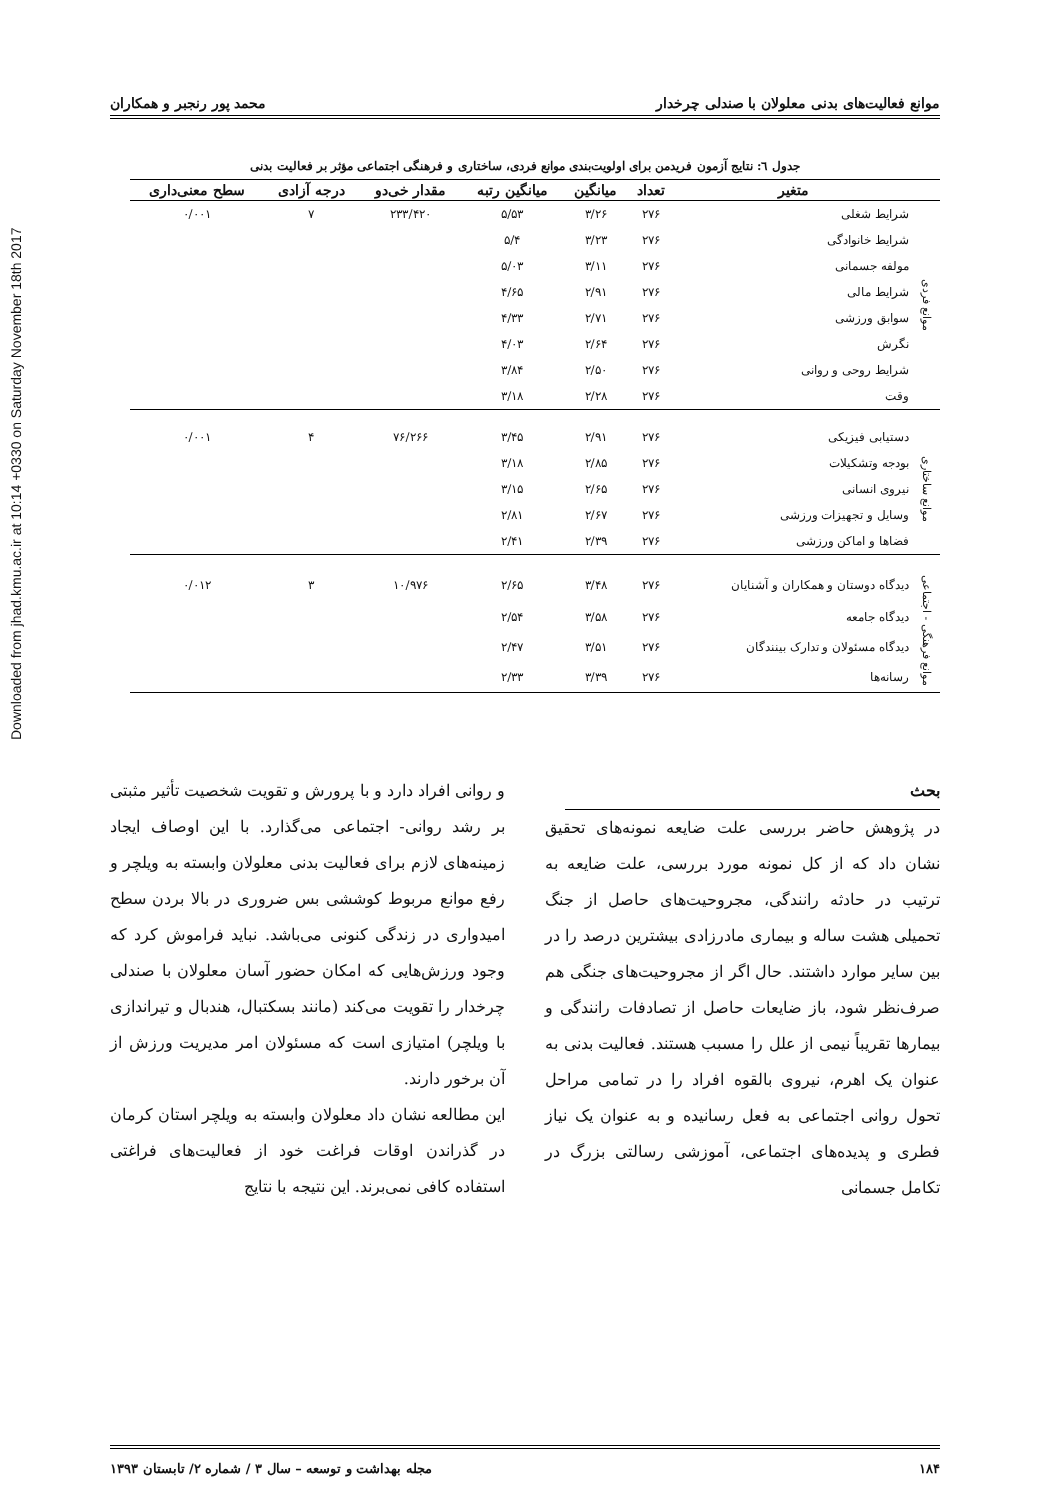Downloaded from jhad.kmu.ac.ir at 10:14 +0330 on Saturday November 18th 2017
موانع فعالیت‌های بدنی معلولان با صندلی چرخدار محمد پور رنجبر و همکاران
جدول ٦: نتایج آزمون فریدمن برای اولویت‌بندی موانع فردی، ساختاری و فرهنگی اجتماعی مؤثر بر فعالیت بدنی
| | متغیر | تعداد | میانگین | میانگین رتبه | مقدار خی‌دو | درجه آزادی | سطح معنی‌داری |
| --- | --- | --- | --- | --- | --- | --- | --- |
| موانع فردی | شرایط شغلی | ۲۷۶ | ۳/۲۶ | ۵/۵۳ | ۲۳۳/۴۲۰ | ۷ | ۰/۰۰۱ |
| | شرایط خانوادگی | ۲۷۶ | ۳/۲۳ | ۵/۴ | | | |
| | مولفه جسمانی | ۲۷۶ | ۳/۱۱ | ۵/۰۳ | | | |
| | شرایط مالی | ۲۷۶ | ۲/۹۱ | ۴/۶۵ | | | |
| | سوابق ورزشی | ۲۷۶ | ۲/۷۱ | ۴/۳۳ | | | |
| | نگرش | ۲۷۶ | ۲/۶۴ | ۴/۰۳ | | | |
| | شرایط روحی و روانی | ۲۷۶ | ۲/۵۰ | ۳/۸۴ | | | |
| | وقت | ۲۷۶ | ۲/۲۸ | ۳/۱۸ | | | |
| موانع ساختاری | دستیابی فیزیکی | ۲۷۶ | ۲/۹۱ | ۳/۴۵ | ۷۶/۲۶۶ | ۴ | ۰/۰۰۱ |
| | بودجه وتشکیلات | ۲۷۶ | ۲/۸۵ | ۳/۱۸ | | | |
| | نیروی انسانی | ۲۷۶ | ۲/۶۵ | ۳/۱۵ | | | |
| | وسایل و تجهیزات ورزشی | ۲۷۶ | ۲/۶۷ | ۲/۸۱ | | | |
| | فضاها و اماکن ورزشی | ۲۷۶ | ۲/۳۹ | ۲/۴۱ | | | |
| موانع فرهنگی - اجتماعی | دیدگاه دوستان و همکاران و آشنایان | ۲۷۶ | ۳/۴۸ | ۲/۶۵ | ۱۰/۹۷۶ | ۳ | ۰/۰۱۲ |
| | دیدگاه جامعه | ۲۷۶ | ۳/۵۸ | ۲/۵۴ | | | |
| | دیدگاه مسئولان و تدارک بینندگان | ۲۷۶ | ۳/۵۱ | ۲/۴۷ | | | |
| | رسانه‌ها | ۲۷۶ | ۳/۳۹ | ۲/۳۳ | | | |
بحث
در پژوهش حاضر بررسی علت ضایعه نمونه‌های تحقیق نشان داد که از کل نمونه مورد بررسی، علت ضایعه به ترتیب در حادثه رانندگی، مجروحیت‌های حاصل از جنگ تحمیلی هشت ساله و بیماری مادرزادی بیشترین درصد را در بین سایر موارد داشتند. حال اگر از مجروحیت‌های جنگی هم صرف‌نظر شود، باز ضایعات حاصل از تصادفات رانندگی و بیمارها تقریباً نیمی از علل را مسبب هستند. فعالیت بدنی به عنوان یک اهرم، نیروی بالقوه افراد را در تمامی مراحل تحول روانی اجتماعی به فعل رسانیده و به عنوان یک نیاز فطری و پدیده‌های اجتماعی، آموزشی رسالتی بزرگ در تکامل جسمانی
و روانی افراد دارد و با پرورش و تقویت شخصیت تأثیر مثبتی بر رشد روانی- اجتماعی می‌گذارد. با این اوصاف ایجاد زمینه‌های لازم برای فعالیت بدنی معلولان وابسته به ویلچر و رفع موانع مربوط کوششی بس ضروری در بالا بردن سطح امیدواری در زندگی کنونی می‌باشد. نباید فراموش کرد که وجود ورزش‌هایی که امکان حضور آسان معلولان با صندلی چرخدار را تقویت می‌کند (مانند بسکتبال، هندبال و تیراندازی با ویلچر) امتیازی است که مسئولان امر مدیریت ورزش از آن برخور دارند.
این مطالعه نشان داد معلولان وابسته به ویلچر استان کرمان در گذراندن اوقات فراغت خود از فعالیت‌های فراغتی استفاده کافی نمی‌برند. این نتیجه با نتایج
۱۸۴ مجله بهداشت و توسعه – سال ۳ / شماره ۲/ تابستان ۱۳۹۳